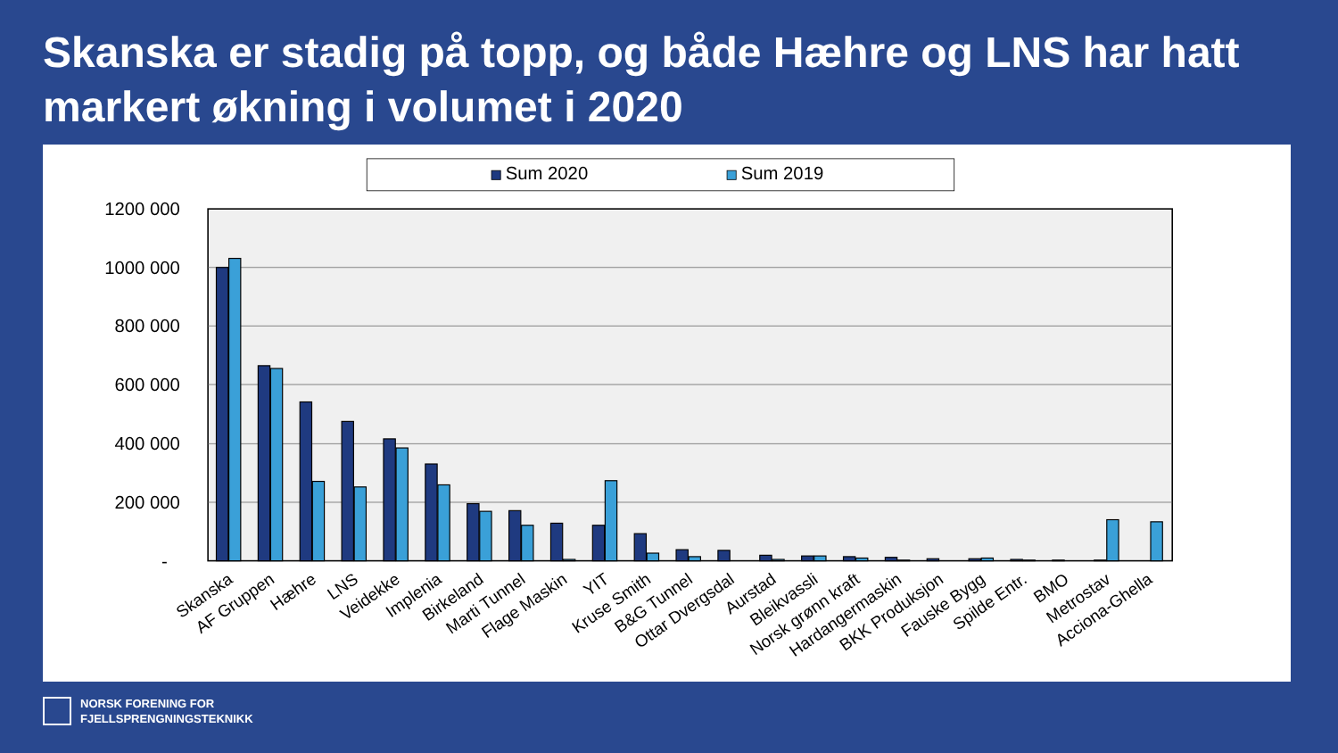Skanska er stadig på topp, og både Hæhre og LNS har hatt markert økning i volumet i 2020
Sum 2020
Sum 2019
1200 000
1000 000
800 000
600 000
400 000
200 000
-
Skanska
AF Gruppen
Hæhre
LNS
Veidekke
Implenia
Birkeland
Marti Tunnel
Flage Maskin
YIT
Kruse Smith
B&G Tunnel
Ottar Dvergsdal
Aurstad
Bleikvassli
Norsk grønn kraft
Hardangermaskin
BKK Produksjon
Fauske Bygg
Spilde Entr.
BMO
Metrostav
Acciona-Ghella
NORSK FORENING FOR
FJELLSPRENGNINGSTEKNIKK